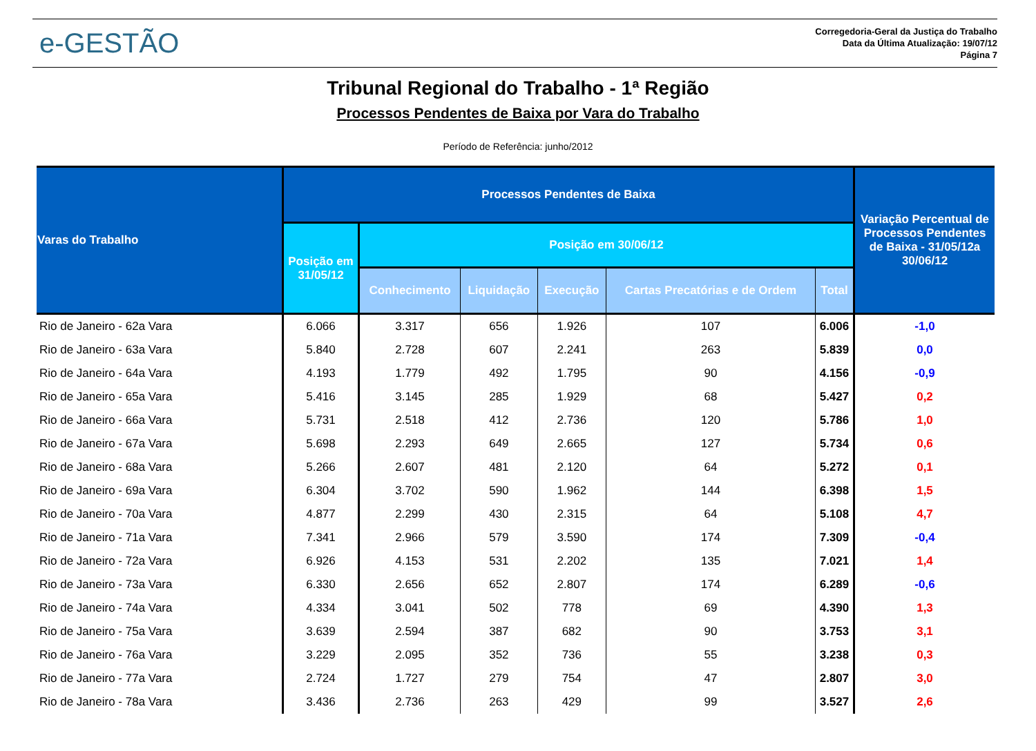e-GESTÃO
Corregedoria-Geral da Justiça do Trabalho
Data da Última Atualização: 19/07/12
Página 7
Tribunal Regional do Trabalho - 1ª Região
Processos Pendentes de Baixa por Vara do Trabalho
Período de Referência: junho/2012
| Varas do Trabalho | Processos Pendentes de Baixa | | | | | | Variação Percentual de Processos Pendentes de Baixa - 31/05/12a 30/06/12 |
| --- | --- | --- | --- | --- | --- | --- | --- |
| | Posição em 31/05/12 | Posição em 30/06/12 | | | | | |
| | | Conhecimento | Liquidação | Execução | Cartas Precatórias e de Ordem | Total | |
| Rio de Janeiro - 62a Vara | 6.066 | 3.317 | 656 | 1.926 | 107 | 6.006 | -1,0 |
| Rio de Janeiro - 63a Vara | 5.840 | 2.728 | 607 | 2.241 | 263 | 5.839 | 0,0 |
| Rio de Janeiro - 64a Vara | 4.193 | 1.779 | 492 | 1.795 | 90 | 4.156 | -0,9 |
| Rio de Janeiro - 65a Vara | 5.416 | 3.145 | 285 | 1.929 | 68 | 5.427 | 0,2 |
| Rio de Janeiro - 66a Vara | 5.731 | 2.518 | 412 | 2.736 | 120 | 5.786 | 1,0 |
| Rio de Janeiro - 67a Vara | 5.698 | 2.293 | 649 | 2.665 | 127 | 5.734 | 0,6 |
| Rio de Janeiro - 68a Vara | 5.266 | 2.607 | 481 | 2.120 | 64 | 5.272 | 0,1 |
| Rio de Janeiro - 69a Vara | 6.304 | 3.702 | 590 | 1.962 | 144 | 6.398 | 1,5 |
| Rio de Janeiro - 70a Vara | 4.877 | 2.299 | 430 | 2.315 | 64 | 5.108 | 4,7 |
| Rio de Janeiro - 71a Vara | 7.341 | 2.966 | 579 | 3.590 | 174 | 7.309 | -0,4 |
| Rio de Janeiro - 72a Vara | 6.926 | 4.153 | 531 | 2.202 | 135 | 7.021 | 1,4 |
| Rio de Janeiro - 73a Vara | 6.330 | 2.656 | 652 | 2.807 | 174 | 6.289 | -0,6 |
| Rio de Janeiro - 74a Vara | 4.334 | 3.041 | 502 | 778 | 69 | 4.390 | 1,3 |
| Rio de Janeiro - 75a Vara | 3.639 | 2.594 | 387 | 682 | 90 | 3.753 | 3,1 |
| Rio de Janeiro - 76a Vara | 3.229 | 2.095 | 352 | 736 | 55 | 3.238 | 0,3 |
| Rio de Janeiro - 77a Vara | 2.724 | 1.727 | 279 | 754 | 47 | 2.807 | 3,0 |
| Rio de Janeiro - 78a Vara | 3.436 | 2.736 | 263 | 429 | 99 | 3.527 | 2,6 |